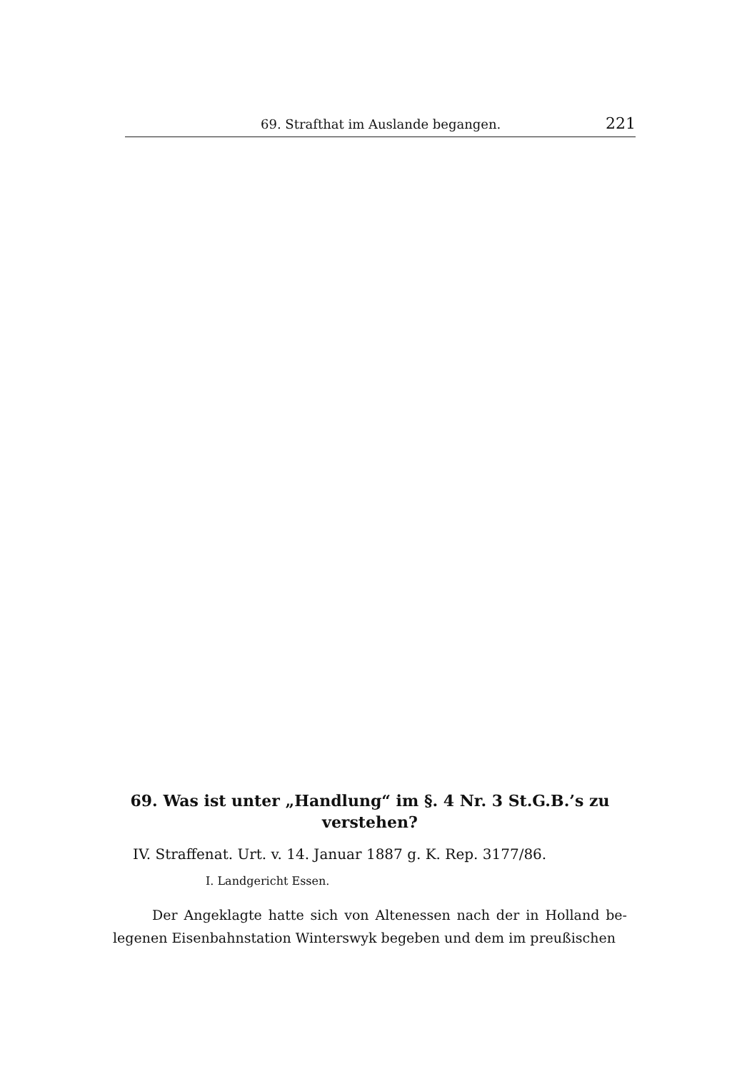69. Strafthat im Auslande begangen. 221
69. Was ist unter „Handlung“ im §. 4 Nr. 3 St.G.B.’s zu verstehen?
IV. Straffenat. Urt. v. 14. Januar 1887 g. K. Rep. 3177/86.
I. Landgericht Essen.
Der Angeklagte hatte sich von Altenessen nach der in Holland be- legenen Eisenbahnstation Winterswyk begeben und dem im preußischen